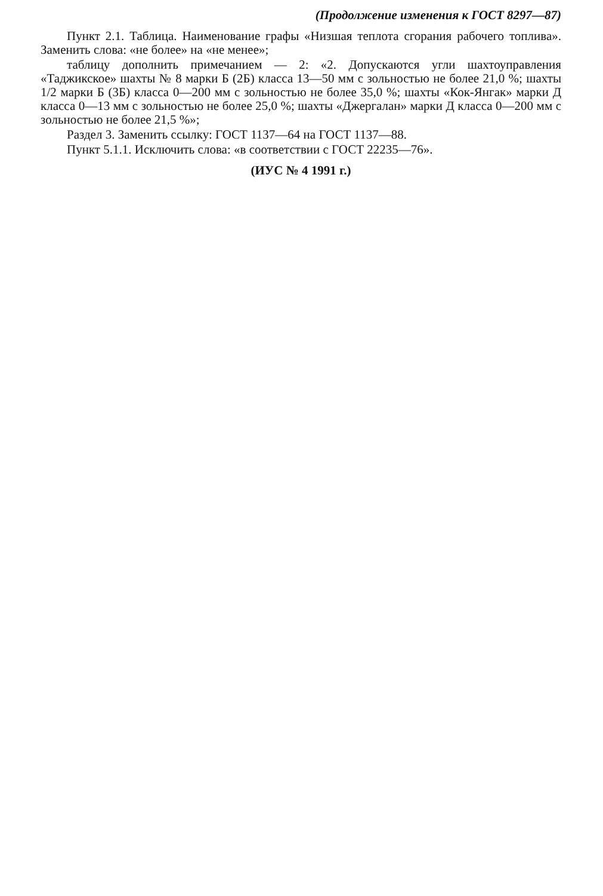(Продолжение изменения к ГОСТ 8297—87)
Пункт 2.1. Таблица. Наименование графы «Низшая теплота сгорания рабочего топлива». Заменить слова: «не более» на «не менее»;
таблицу дополнить примечанием — 2: «2. Допускаются угли шахтоуправления «Таджикское» шахты № 8 марки Б (2Б) класса 13—50 мм с зольностью не более 21,0 %; шахты 1/2 марки Б (3Б) класса 0—200 мм с зольностью не более 35,0 %; шахты «Кок-Янгак» марки Д класса 0—13 мм с зольностью не более 25,0 %; шахты «Джергалан» марки Д класса 0—200 мм с зольностью не более 21,5 %»;
Раздел 3. Заменить ссылку: ГОСТ 1137—64 на ГОСТ 1137—88.
Пункт 5.1.1. Исключить слова: «в соответствии с ГОСТ 22235—76».
(ИУС № 4 1991 г.)